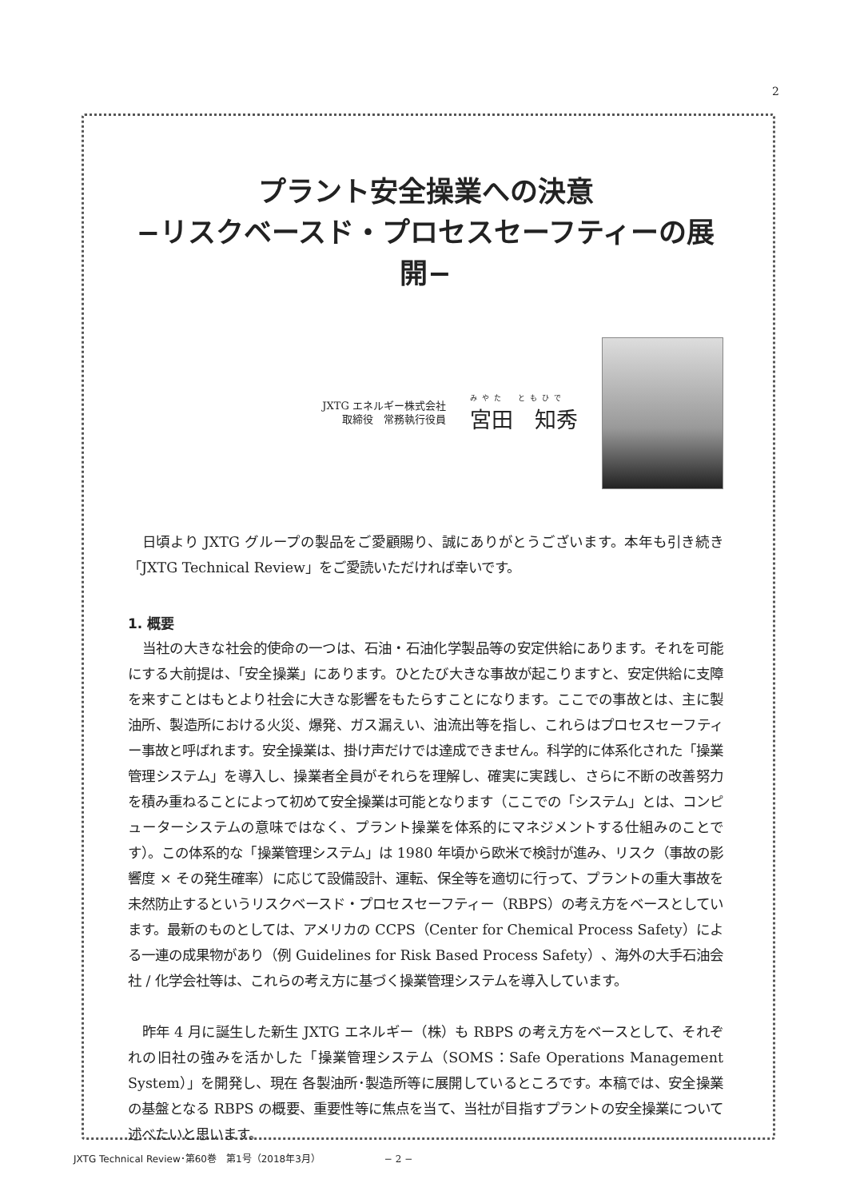2
プラント安全操業への決意
−リスクベースド・プロセスセーフティーの展開−
JXTG エネルギー株式会社
取締役　常務執行役員
みやた　ともひで
宮田　知秀
日頃より JXTG グループの製品をご愛顧賜り、誠にありがとうございます。本年も引き続き「JXTG Technical Review」をご愛読いただければ幸いです。
1. 概要
当社の大きな社会的使命の一つは、石油・石油化学製品等の安定供給にあります。それを可能にする大前提は、「安全操業」にあります。ひとたび大きな事故が起こりますと、安定供給に支障を来すことはもとより社会に大きな影響をもたらすことになります。ここでの事故とは、主に製油所、製造所における火災、爆発、ガス漏えい、油流出等を指し、これらはプロセスセーフティー事故と呼ばれます。安全操業は、掛け声だけでは達成できません。科学的に体系化された「操業管理システム」を導入し、操業者全員がそれらを理解し、確実に実践し、さらに不断の改善努力を積み重ねることによって初めて安全操業は可能となります（ここでの「システム」とは、コンピューターシステムの意味ではなく、プラント操業を体系的にマネジメントする仕組みのことです）。この体系的な「操業管理システム」は 1980 年頃から欧米で検討が進み、リスク（事故の影響度 × その発生確率）に応じて設備設計、運転、保全等を適切に行って、プラントの重大事故を未然防止するというリスクベースド・プロセスセーフティー（RBPS）の考え方をベースとしています。最新のものとしては、アメリカの CCPS（Center for Chemical Process Safety）による一連の成果物があり（例 Guidelines for Risk Based Process Safety）、海外の大手石油会社 / 化学会社等は、これらの考え方に基づく操業管理システムを導入しています。
昨年 4 月に誕生した新生 JXTG エネルギー（株）も RBPS の考え方をベースとして、それぞれの旧社の強みを活かした「操業管理システム（SOMS：Safe Operations Management System）」を開発し、現在 各製油所･製造所等に展開しているところです。本稿では、安全操業の基盤となる RBPS の概要、重要性等に焦点を当て、当社が目指すプラントの安全操業について述べたいと思います。
JXTG Technical Review･第60巻　第1号（2018年3月） − 2 −